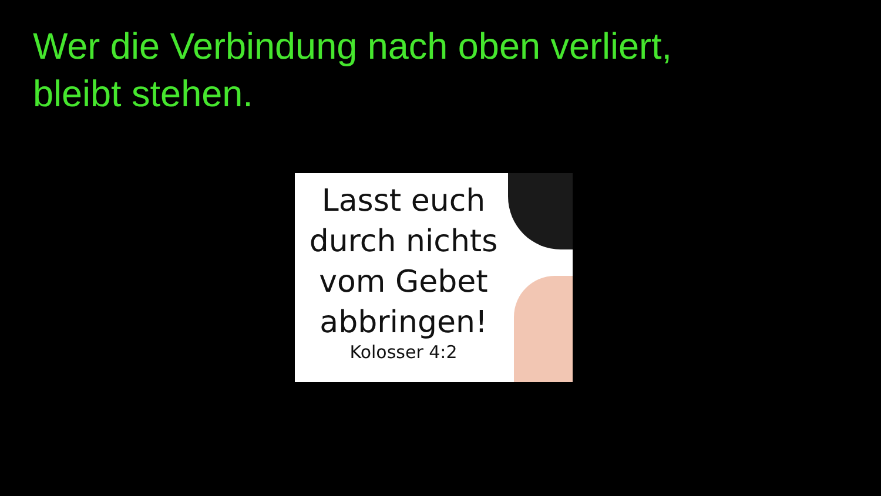Wer die Verbindung nach oben verliert,
bleibt stehen.
Lasst euch
durch nichts
vom Gebet
abbringen!
Kolosser 4:2